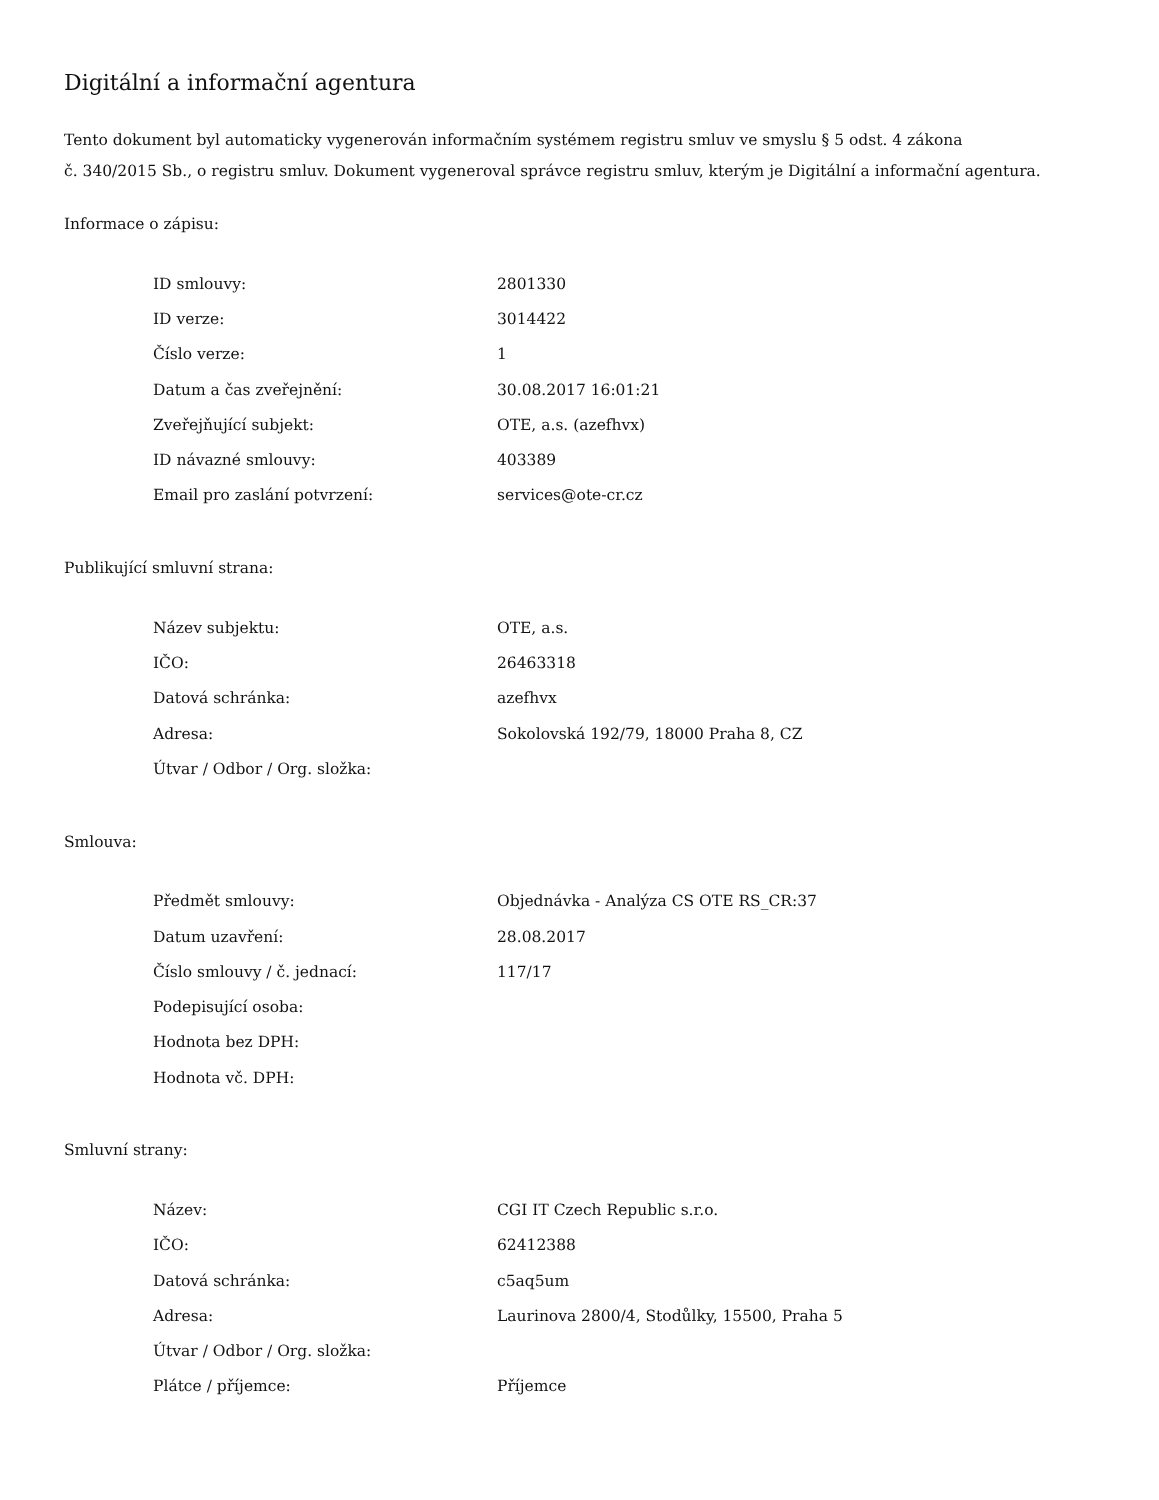Digitální a informační agentura
Tento dokument byl automaticky vygenerován informačním systémem registru smluv ve smyslu § 5 odst. 4 zákona
č. 340/2015 Sb., o registru smluv. Dokument vygeneroval správce registru smluv, kterým je Digitální a informační agentura.
Informace o zápisu:
| ID smlouvy: | 2801330 |
| ID verze: | 3014422 |
| Číslo verze: | 1 |
| Datum a čas zveřejnění: | 30.08.2017 16:01:21 |
| Zveřejňující subjekt: | OTE, a.s. (azefhvx) |
| ID návazné smlouvy: | 403389 |
| Email pro zaslání potvrzení: | services@ote-cr.cz |
Publikující smluvní strana:
| Název subjektu: | OTE, a.s. |
| IČO: | 26463318 |
| Datová schránka: | azefhvx |
| Adresa: | Sokolovská 192/79, 18000 Praha 8, CZ |
| Útvar / Odbor / Org. složka: | |
Smlouva:
| Předmět smlouvy: | Objednávka - Analýza CS OTE RS_CR:37 |
| Datum uzavření: | 28.08.2017 |
| Číslo smlouvy / č. jednací: | 117/17 |
| Podepisující osoba: | |
| Hodnota bez DPH: | |
| Hodnota vč. DPH: | |
Smluvní strany:
| Název: | CGI IT Czech Republic s.r.o. |
| IČO: | 62412388 |
| Datová schránka: | c5aq5um |
| Adresa: | Laurinova 2800/4, Stodůlky, 15500, Praha 5 |
| Útvar / Odbor / Org. složka: | |
| Plátce / příjemce: | Příjemce |